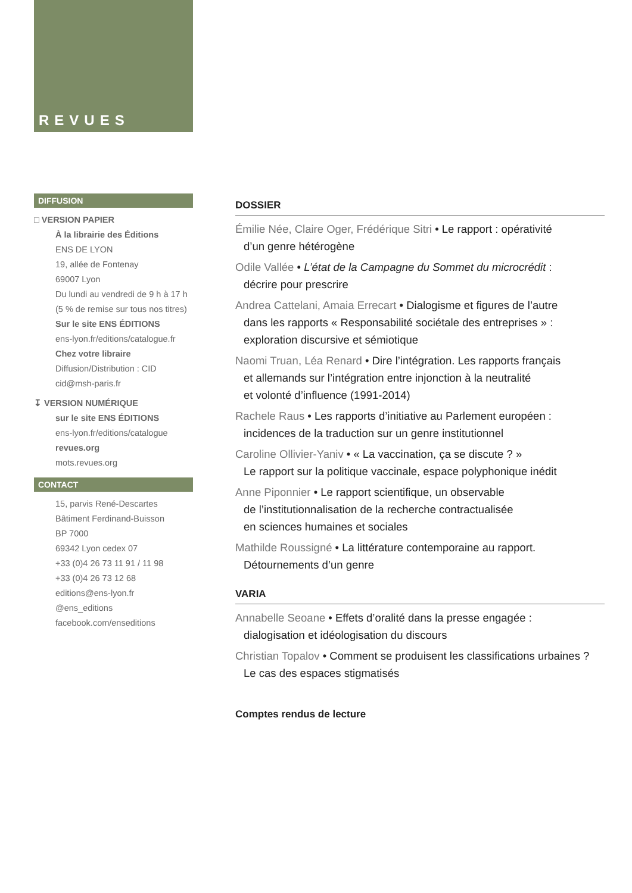REVUES
DIFFUSION
□ VERSION PAPIER
À la librairie des Éditions
ENS DE LYON
19, allée de Fontenay
69007 Lyon
Du lundi au vendredi de 9 h à 17 h
(5 % de remise sur tous nos titres)
Sur le site ENS ÉDITIONS
ens-lyon.fr/editions/catalogue.fr
Chez votre libraire
Diffusion/Distribution : CID
cid@msh-paris.fr
↧ VERSION NUMÉRIQUE
sur le site ENS ÉDITIONS
ens-lyon.fr/editions/catalogue
revues.org
mots.revues.org
CONTACT
15, parvis René-Descartes
Bâtiment Ferdinand-Buisson
BP 7000
69342 Lyon cedex 07
+33 (0)4 26 73 11 91 / 11 98
+33 (0)4 26 73 12 68
editions@ens-lyon.fr
@ens_editions
facebook.com/enseditions
DOSSIER
Émilie Née, Claire Oger, Frédérique Sitri • Le rapport : opérativité
d’un genre hétérogène
Odile Vallée • L’état de la Campagne du Sommet du microcrédit :
décrire pour prescrire
Andrea Cattelani, Amaia Errecart • Dialogisme et figures de l’autre
dans les rapports « Responsabilité sociétale des entreprises » :
exploration discursive et sémiotique
Naomi Truan, Léa Renard • Dire l’intégration. Les rapports français
et allemands sur l’intégration entre injonction à la neutralité
et volonté d’influence (1991-2014)
Rachele Raus • Les rapports d’initiative au Parlement européen :
incidences de la traduction sur un genre institutionnel
Caroline Ollivier-Yaniv • « La vaccination, ça se discute ? »
Le rapport sur la politique vaccinale, espace polyphonique inédit
Anne Piponnier • Le rapport scientifique, un observable
de l’institutionnalisation de la recherche contractualisée
en sciences humaines et sociales
Mathilde Roussigné • La littérature contemporaine au rapport.
Détournements d’un genre
VARIA
Annabelle Seoane • Effets d’oralité dans la presse engagée :
dialogisation et idéologisation du discours
Christian Topalov • Comment se produisent les classifications urbaines ?
Le cas des espaces stigmatisés
Comptes rendus de lecture